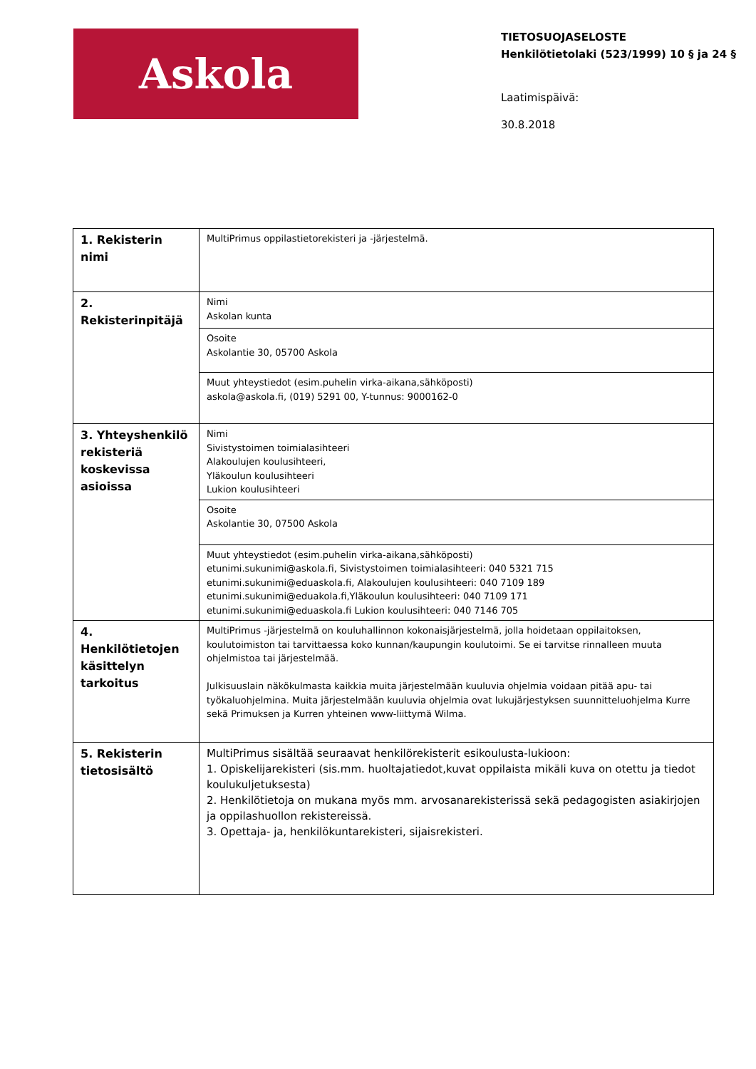Askola
TIETOSUOJASELOSTE
Henkilötietolaki (523/1999) 10 § ja 24 §
Laatimispäivä:
30.8.2018
| 1. Rekisterin nimi | MultiPrimus oppilastietorekisteri ja -järjestelmä. |
| 2. Rekisterinpitäjä | Nimi Askolan kunta |
| | Osoite Askolantie 30, 05700 Askola |
| | Muut yhteystiedot (esim.puhelin virka-aikana,sähköposti) askola@askola.fi, (019) 5291 00, Y-tunnus: 9000162-0 |
| 3. Yhteyshenkilö rekisteriä koskevissa asioissa | Nimi Sivistystoimen toimialasihteeri Alakoulujen koulusihteeri, Yläkoulun koulusihteeri Lukion koulusihteeri |
| | Osoite Askolantie 30, 07500 Askola |
| | Muut yhteystiedot (esim.puhelin virka-aikana,sähköposti) etunimi.sukunimi@askola.fi, Sivistystoimen toimialasihteeri: 040 5321 715 etunimi.sukunimi@eduaskola.fi, Alakoulujen koulusihteeri: 040 7109 189 etunimi.sukunimi@eduakola.fi,Yläkoulun koulusihteeri: 040 7109 171 etunimi.sukunimi@eduaskola.fi Lukion koulusihteeri: 040 7146 705 |
| 4. Henkilötietojen käsittelyn tarkoitus | MultiPrimus -järjestelmä on kouluhallinnon kokonaisjärjestelmä, jolla hoidetaan oppilaitoksen, koulutoimiston tai tarvittaessa koko kunnan/kaupungin koulutoimi. Se ei tarvitse rinnalleen muuta ohjelmistoa tai järjestelmää. Julkisuuslain näkökulmasta kaikkia muita järjestelmään kuuluvia ohjelmia voidaan pitää apu- tai työkaluohjelmina. Muita järjestelmään kuuluvia ohjelmia ovat lukujärjestyksen suunnitteluohjelma Kurre sekä Primuksen ja Kurren yhteinen www-liittymä Wilma. |
| 5. Rekisterin tietosisältö | MultiPrimus sisältää seuraavat henkilörekisterit esikoulusta-lukioon: 1. Opiskelijarekisteri (sis.mm. huoltajatiedot,kuvat oppilaista mikäli kuva on otettu ja tiedot koulukuljetuksesta) 2. Henkilötietoja on mukana myös mm. arvosanarekisterissä sekä pedagogisten asiakirjojen ja oppilashuollon rekistereissä. 3. Opettaja- ja, henkilökuntarekisteri, sijaisrekisteri. |